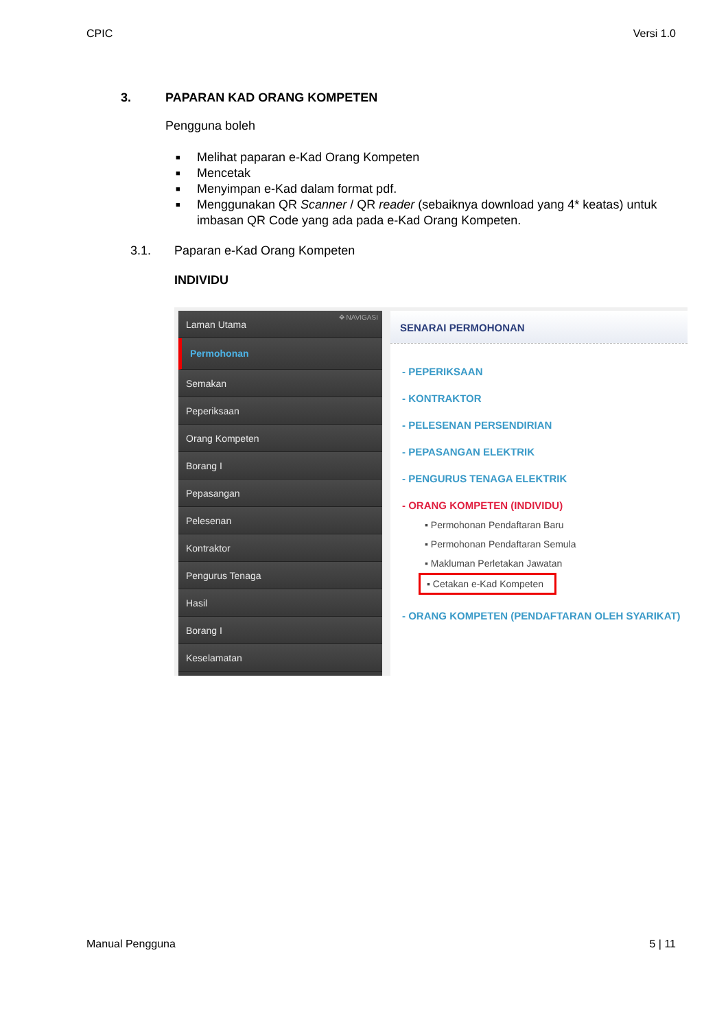CPIC Versi 1.0
3. PAPARAN KAD ORANG KOMPETEN
Pengguna boleh
■ Melihat paparan e-Kad Orang Kompeten
■ Mencetak
■ Menyimpan e-Kad dalam format pdf.
■ Menggunakan QR Scanner / QR reader (sebaiknya download yang 4* keatas) untuk imbasan QR Code yang ada pada e-Kad Orang Kompeten.
3.1. Paparan e-Kad Orang Kompeten
INDIVIDU
Laman Utama ✥ NAVIGASI
Permohonan
Semakan
Peperiksaan
Orang Kompeten
Borang I
Pepasangan
Pelesenan
Kontraktor
Pengurus Tenaga
Hasil
Borang I
Keselamatan
SENARAI PERMOHONAN
- PEPERIKSAAN
- KONTRAKTOR
- PELESENAN PERSENDIRIAN
- PEPASANGAN ELEKTRIK
- PENGURUS TENAGA ELEKTRIK
- ORANG KOMPETEN (INDIVIDU)
▪ Permohonan Pendaftaran Baru
▪ Permohonan Pendaftaran Semula
▪ Makluman Perletakan Jawatan
▪ Cetakan e-Kad Kompeten
- ORANG KOMPETEN (PENDAFTARAN OLEH SYARIKAT)
Manual Pengguna 5 | 11